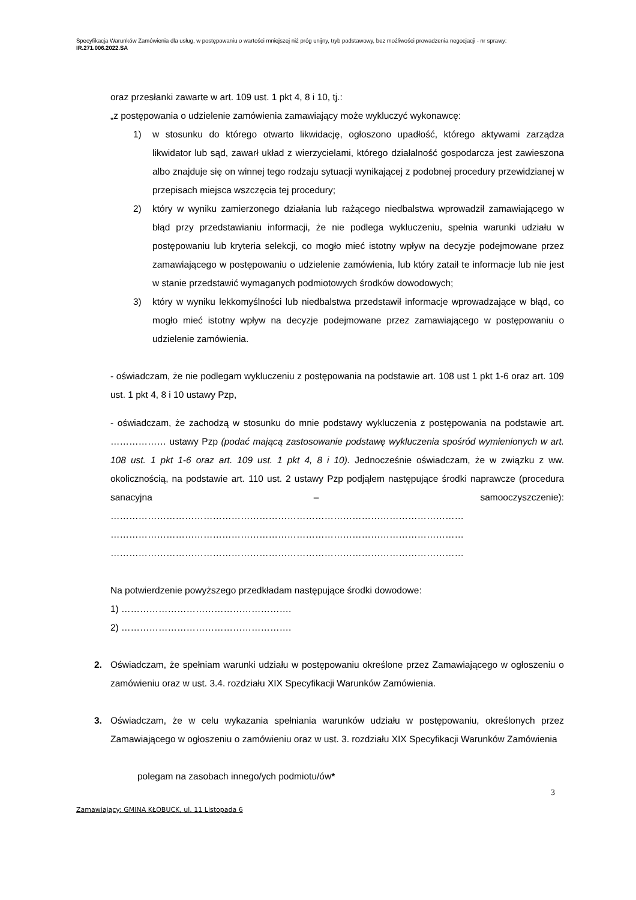Specyfikacja Warunków Zamówienia dla usług, w postępowaniu o wartości mniejszej niż próg unijny, tryb podstawowy, bez możliwości prowadzenia negocjacji - nr sprawy: IR.271.006.2022.SA
oraz przesłanki zawarte w art. 109 ust. 1 pkt 4, 8 i 10, tj.:
„z postępowania o udzielenie zamówienia zamawiający może wykluczyć wykonawcę:
1) w stosunku do którego otwarto likwidację, ogłoszono upadłość, którego aktywami zarządza likwidator lub sąd, zawarł układ z wierzycielami, którego działalność gospodarcza jest zawieszona albo znajduje się on winnej tego rodzaju sytuacji wynikającej z podobnej procedury przewidzianej w przepisach miejsca wszczęcia tej procedury;
2) który w wyniku zamierzonego działania lub rażącego niedbalstwa wprowadził zamawiającego w błąd przy przedstawianiu informacji, że nie podlega wykluczeniu, spełnia warunki udziału w postępowaniu lub kryteria selekcji, co mogło mieć istotny wpływ na decyzje podejmowane przez zamawiającego w postępowaniu o udzielenie zamówienia, lub który zataił te informacje lub nie jest w stanie przedstawić wymaganych podmiotowych środków dowodowych;
3) który w wyniku lekkomyślności lub niedbalstwa przedstawił informacje wprowadzające w błąd, co mogło mieć istotny wpływ na decyzje podejmowane przez zamawiającego w postępowaniu o udzielenie zamówienia.
- oświadczam, że nie podlegam wykluczeniu z postępowania na podstawie art. 108 ust 1 pkt 1-6 oraz art. 109 ust. 1 pkt 4, 8 i 10 ustawy Pzp,
- oświadczam, że zachodzą w stosunku do mnie podstawy wykluczenia z postępowania na podstawie art. ……………… ustawy Pzp (podać mającą zastosowanie podstawę wykluczenia spośród wymienionych w art. 108 ust. 1 pkt 1-6 oraz art. 109 ust. 1 pkt 4, 8 i 10). Jednocześnie oświadczam, że w związku z ww. okolicznością, na podstawie art. 110 ust. 2 ustawy Pzp podjąłem następujące środki naprawcze (procedura sanacyjna – samooczyszczenie): …………………………………………………………………………………………………… …………………………………………………………………………………………………… ……………………………………………………………………………………………………
Na potwierdzenie powyższego przedkładam następujące środki dowodowe:
1) ……………………………………………….
2) ……………………………………………….
2. Oświadczam, że spełniam warunki udziału w postępowaniu określone przez Zamawiającego w ogłoszeniu o zamówieniu oraz w ust. 3.4. rozdziału XIX Specyfikacji Warunków Zamówienia.
3. Oświadczam, że w celu wykazania spełniania warunków udziału w postępowaniu, określonych przez Zamawiającego w ogłoszeniu o zamówieniu oraz w ust. 3. rozdziału XIX Specyfikacji Warunków Zamówienia
polegam na zasobach innego/ych podmiotu/ów*
3
Zamawiający: GMINA KŁOBUCK, ul. 11 Listopada 6